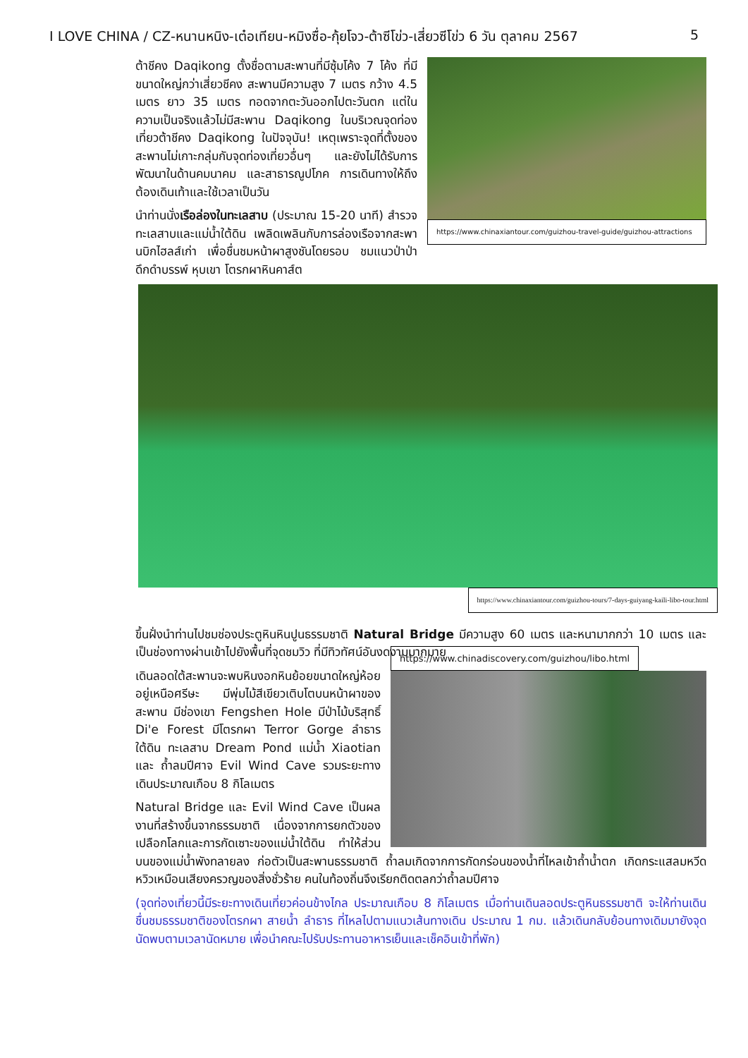I LOVE CHINA / CZ-หนานหนิง-เต๋อเทียน-หมิงซื่อ-กุ้ยโจว-ต้าซีโข่ว-เสี่ยวซีโข่ว 6 วัน ตุลาคม 2567 5
https://www.chinaxiantour.com/guizhou-travel-guide/guizhou-attractions
ต้าชีคง Daqikong ตั้งชื่อตามสะพานที่มีซุ้มโค้ง 7 โค้ง ที่มีขนาดใหญ่กว่าเสี่ยวชีคง สะพานมีความสูง 7 เมตร กว้าง 4.5 เมตร ยาว 35 เมตร ทอดจากตะวันออกไปตะวันตก แต่ในความเป็นจริงแล้วไม่มีสะพาน Daqikong ในบริเวณจุดท่องเที่ยวต้าชีคง Daqikong ในปัจจุบัน! เหตุเพราะจุดที่ตั้งของสะพานไม่เกาะกลุ่มกับจุดท่องเที่ยวอื่นๆ และยังไม่ได้รับการพัฒนาในด้านคมนาคม และสาธารณูปโภค การเดินทางให้ถึงต้องเดินเท้าและใช้เวลาเป็นวัน
นำท่านนั่งเรือล่องในทะเลสาบ (ประมาณ 15-20 นาที) สำรวจทะเลสาบและแม่น้ำใต้ดิน เพลิดเพลินกับการล่องเรือจากสะพานบิกไฮลส์เก่า เพื่อชื่นชมหน้าผาสูงชันโดยรอบ ชมแนวป่าป่าดึกดำบรรพ์ หุบเขา โตรกผาหินคาส์ต
https://www.chinaxiantour.com/guizhou-tours/7-days-guiyang-kaili-libo-tour.html
ขึ้นฝั่งนำท่านไปชมช่องประตูหินหินปูนธรรมชาติ Natural Bridge มีความสูง 60 เมตร และหนามากกว่า 10 เมตร และเป็นช่องทางผ่านเข้าไปยังพื้นที่จุดชมวิว ที่มีทิวทัศน์อันงดงามมากมาย
https://www.chinadiscovery.com/guizhou/libo.html
เดินลอดใต้สะพานจะพบหินงอกหินย้อยขนาดใหญ่ห้อยอยู่เหนือศรีษะ มีพุ่มไม้สีเขียวเติบโตบนหน้าผาของสะพาน มีช่องเขา Fengshen Hole มีป่าไม้บริสุทธิ์ Di'e Forest มีโตรกผา Terror Gorge ลำธารใต้ดิน ทะเลสาบ Dream Pond แม่น้ำ Xiaotian และ ถ้ำลมปีศาจ Evil Wind Cave รวมระยะทางเดินประมาณเกือบ 8 กิโลเมตร
Natural Bridge และ Evil Wind Cave เป็นผลงานที่สร้างขึ้นจากธรรมชาติ เนื่องจากการยกตัวของเปลือกโลกและการกัดเซาะของแม่น้ำใต้ดิน ทำให้ส่วนบนของแม่น้ำพังทลายลง ก่อตัวเป็นสะพานธรรมชาติ ถ้ำลมเกิดจากการกัดกร่อนของน้ำที่ไหลเข้าถ้ำน้ำตก เกิดกระแสลมหวีดหวิวเหมือนเสียงครวญของสิ่งชั่วร้าย คนในท้องถิ่นจึงเรียกติดตลกว่าถ้ำลมปีศาจ
(จุดท่องเที่ยวนี้มีระยะทางเดินเที่ยวค่อนข้างไกล ประมาณเกือบ 8 กิโลเมตร เมื่อท่านเดินลอดประตูหินธรรมชาติ จะให้ท่านเดินชื่นชมธรรมชาติของโตรกผา สายน้ำ ลำธาร ที่ไหลไปตามแนวเส้นทางเดิน ประมาณ 1 กม. แล้วเดินกลับย้อนทางเดิมมายังจุดนัดพบตามเวลานัดหมาย เพื่อนำคณะไปรับประทานอาหารเย็นและเช็คอินเข้าที่พัก)